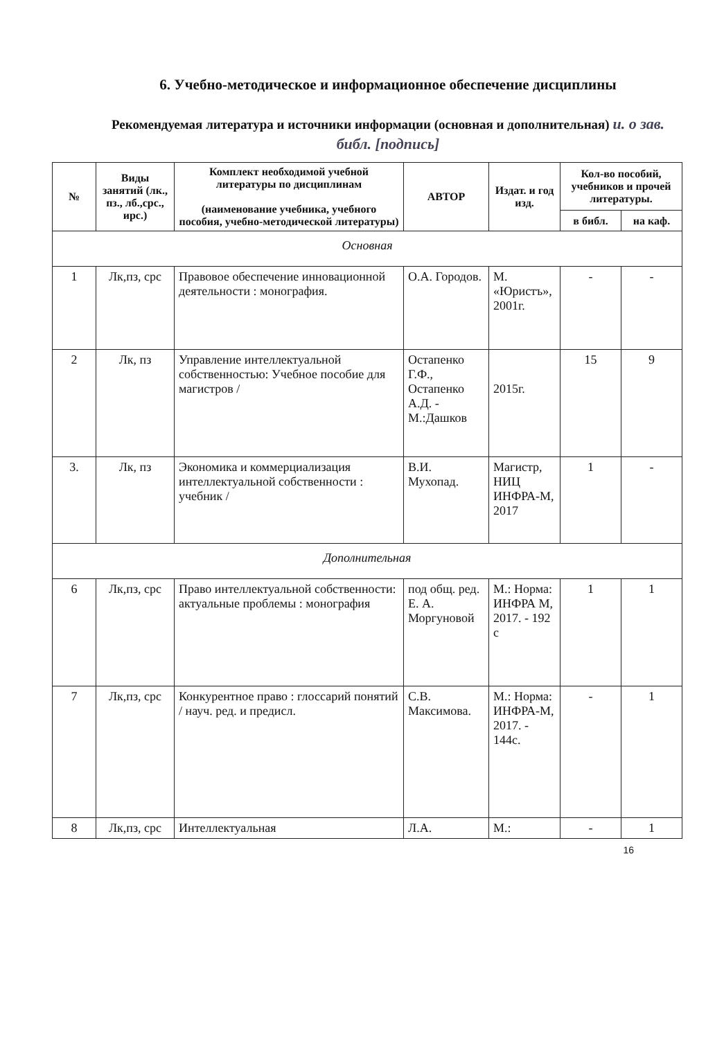6. Учебно-методическое и информационное обеспечение дисциплины
Рекомендуемая литература и источники информации (основная и дополнительная) и. о зав. библ. [подпись]
| № | Виды занятий (лк., пз., лб.,срс., ирс.) | Комплект необходимой учебной литературы по дисциплинам (наименование учебника, учебного пособия, учебно-методической литературы) | АВТОР | Издат. и год изд. | Кол-во пособий, учебников и прочей литературы. | |
| --- | --- | --- | --- | --- | --- | --- |
| | | | | | в библ. | на каф. |
| Основная | | | | | | |
| 1 | Лк,пз, срс | Правовое обеспечение инновационной деятельности : монография. | О.А. Городов. | М. «Юристъ», 2001г. | - | - |
| 2 | Лк, пз | Управление интеллектуальной собственностью: Учебное пособие для магистров / | Остапенко Г.Ф., Остапенко А.Д. - М.:Дашков | 2015г. | 15 | 9 |
| 3. | Лк, пз | Экономика и коммерциализация интеллектуальной собственности : учебник / | В.И. Мухопад. | Магистр, НИЦ ИНФРА-М, 2017 | 1 | - |
| Дополнительная | | | | | | |
| 6 | Лк,пз, срс | Право интеллектуальной собственности: актуальные проблемы : монография | под общ. ред. Е. А. Моргуновой | М.: Норма: ИНФРА М, 2017. - 192 с | 1 | 1 |
| 7 | Лк,пз, срс | Конкурентное право : глоссарий понятий / науч. ред. и предисл. | С.В. Максимова. | М.: Норма: ИНФРА-М, 2017. - 144с. | - | 1 |
| 8 | Лк,пз, срс | Интеллектуальная | Л.А. | М.: | - | 1 |
16